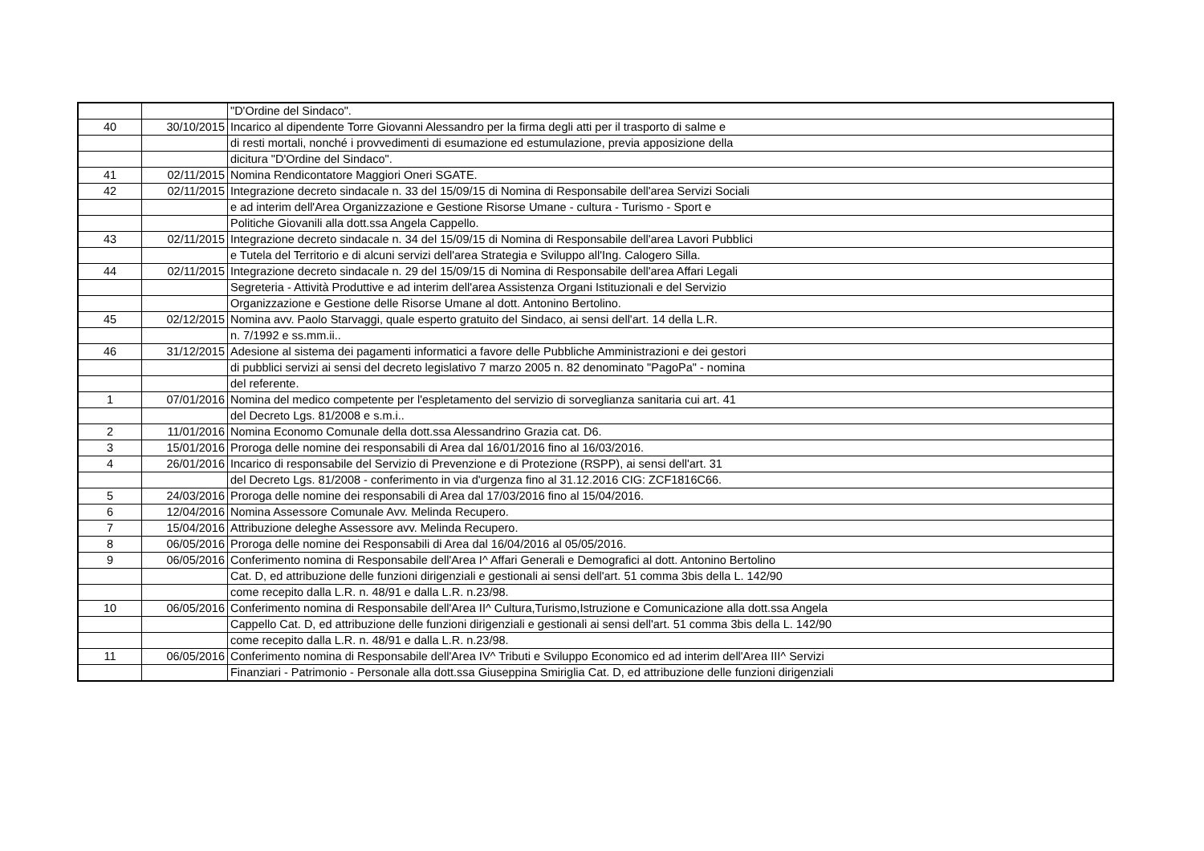| | | "D'Ordine del Sindaco". |
| 40 | 30/10/2015 | Incarico al dipendente Torre Giovanni Alessandro per la firma degli atti per il trasporto di salme e |
| | | di resti mortali, nonché i provvedimenti di esumazione ed estumulazione, previa apposizione della |
| | | dicitura "D'Ordine del Sindaco". |
| 41 | 02/11/2015 | Nomina Rendicontatore Maggiori Oneri SGATE. |
| 42 | 02/11/2015 | Integrazione decreto sindacale n. 33 del 15/09/15 di Nomina di Responsabile dell'area Servizi Sociali |
| | | e ad interim dell'Area Organizzazione e Gestione Risorse Umane - cultura - Turismo - Sport e |
| | | Politiche Giovanili alla dott.ssa Angela Cappello. |
| 43 | 02/11/2015 | Integrazione decreto sindacale n. 34 del 15/09/15 di Nomina di Responsabile dell'area Lavori Pubblici |
| | | e Tutela del Territorio e di alcuni servizi dell'area Strategia e Sviluppo all'Ing. Calogero Silla. |
| 44 | 02/11/2015 | Integrazione decreto sindacale n. 29 del 15/09/15 di Nomina di Responsabile dell'area Affari Legali |
| | | Segreteria - Attività Produttive e ad interim dell'area Assistenza Organi Istituzionali e del Servizio |
| | | Organizzazione e Gestione delle Risorse Umane al dott. Antonino Bertolino. |
| 45 | 02/12/2015 | Nomina avv. Paolo Starvaggi, quale esperto gratuito del Sindaco, ai sensi dell'art. 14 della L.R. |
| | | n. 7/1992 e ss.mm.ii.. |
| 46 | 31/12/2015 | Adesione al sistema dei pagamenti informatici a favore delle Pubbliche Amministrazioni e dei gestori |
| | | di pubblici servizi ai sensi del decreto legislativo 7 marzo 2005 n. 82 denominato "PagoPa" - nomina |
| | | del referente. |
| 1 | 07/01/2016 | Nomina del medico competente per l'espletamento del servizio di sorveglianza sanitaria cui art. 41 |
| | | del Decreto Lgs. 81/2008 e s.m.i.. |
| 2 | 11/01/2016 | Nomina Economo Comunale della dott.ssa Alessandrino Grazia cat. D6. |
| 3 | 15/01/2016 | Proroga delle nomine dei responsabili di Area dal 16/01/2016 fino al 16/03/2016. |
| 4 | 26/01/2016 | Incarico di responsabile del Servizio di Prevenzione e di Protezione (RSPP), ai sensi dell'art. 31 |
| | | del Decreto Lgs. 81/2008 - conferimento in via d'urgenza fino al 31.12.2016 CIG: ZCF1816C66. |
| 5 | 24/03/2016 | Proroga delle nomine dei responsabili di Area dal 17/03/2016 fino al 15/04/2016. |
| 6 | 12/04/2016 | Nomina Assessore Comunale Avv. Melinda Recupero. |
| 7 | 15/04/2016 | Attribuzione deleghe Assessore avv. Melinda Recupero. |
| 8 | 06/05/2016 | Proroga delle nomine dei Responsabili di Area dal 16/04/2016 al 05/05/2016. |
| 9 | 06/05/2016 | Conferimento nomina di Responsabile dell'Area I^ Affari Generali e Demografici al dott. Antonino Bertolino |
| | | Cat. D, ed attribuzione delle funzioni dirigenziali e gestionali ai sensi dell'art. 51 comma 3bis della L. 142/90 |
| | | come recepito dalla L.R. n. 48/91 e dalla L.R. n.23/98. |
| 10 | 06/05/2016 | Conferimento nomina di Responsabile dell'Area II^ Cultura,Turismo,Istruzione e Comunicazione alla dott.ssa Angela |
| | | Cappello Cat. D, ed attribuzione delle funzioni dirigenziali e gestionali ai sensi dell'art. 51 comma 3bis della L. 142/90 |
| | | come recepito dalla L.R. n. 48/91 e dalla L.R. n.23/98. |
| 11 | 06/05/2016 | Conferimento nomina di Responsabile dell'Area IV^ Tributi e Sviluppo Economico ed ad interim dell'Area III^ Servizi |
| | | Finanziari - Patrimonio - Personale alla dott.ssa Giuseppina Smiriglia Cat. D, ed attribuzione delle funzioni dirigenziali |